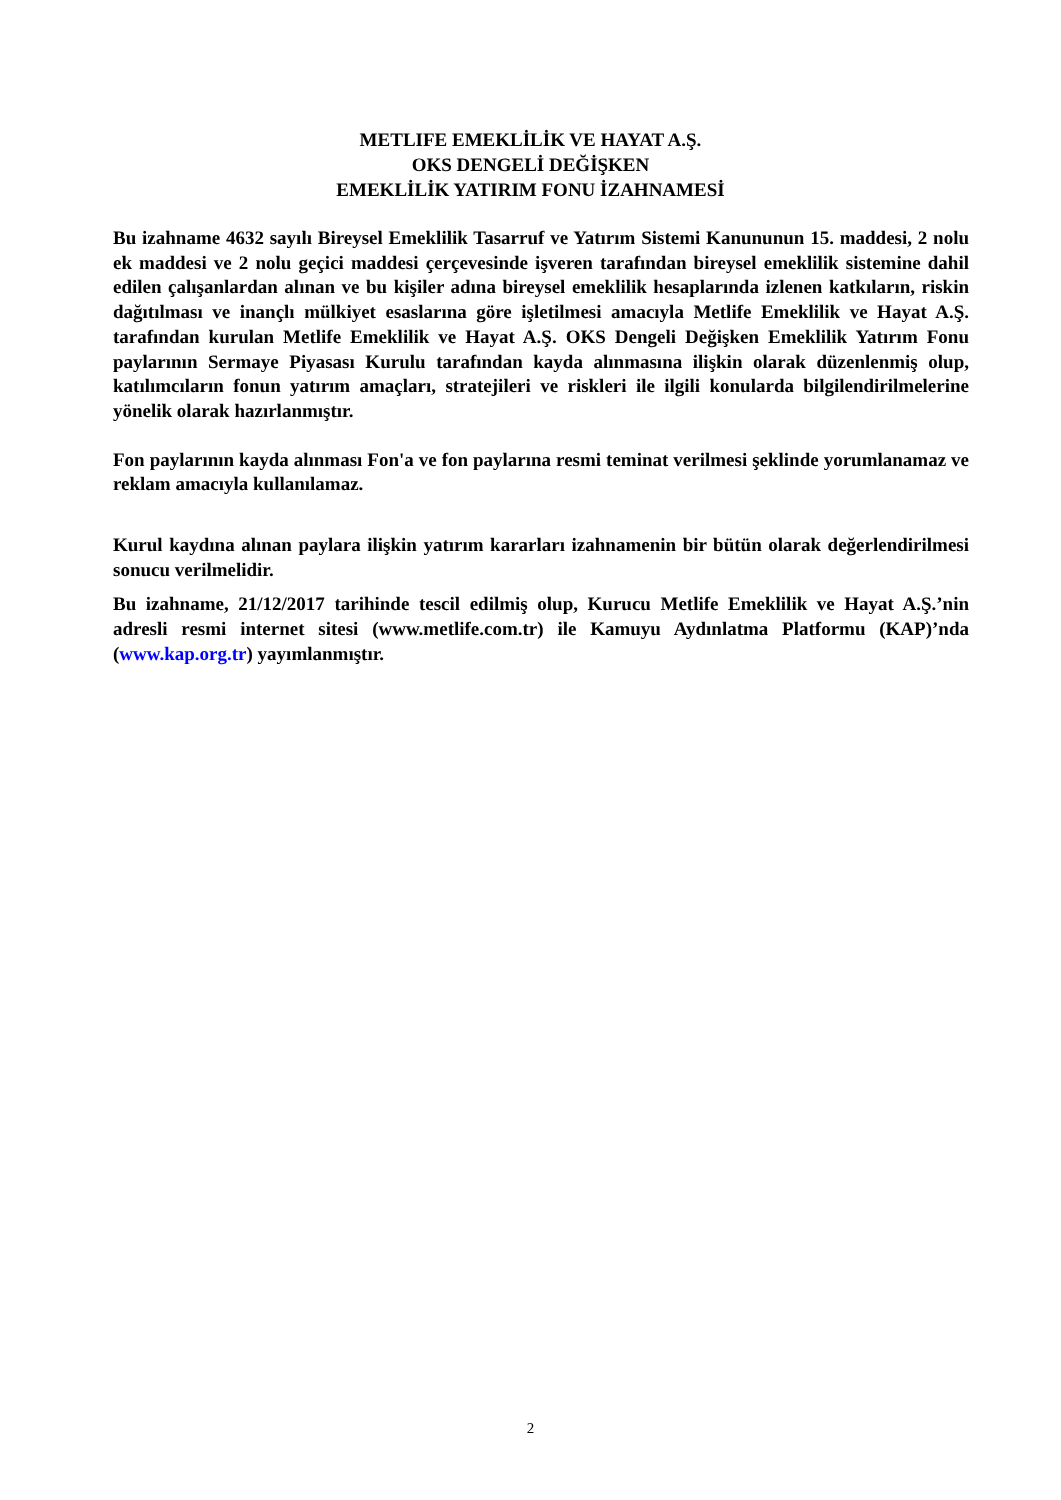METLIFE EMEKLİLİK VE HAYAT A.Ş.
OKS DENGELİ DEĞİŞKEN
EMEKLİLİK YATIRIM FONU İZAHNAMESİ
Bu izahname 4632 sayılı Bireysel Emeklilik Tasarruf ve Yatırım Sistemi Kanununun 15. maddesi, 2 nolu ek maddesi ve 2 nolu geçici maddesi çerçevesinde işveren tarafından bireysel emeklilik sistemine dahil edilen çalışanlardan alınan ve bu kişiler adına bireysel emeklilik hesaplarında izlenen katkıların, riskin dağıtılması ve inançlı mülkiyet esaslarına göre işletilmesi amacıyla Metlife Emeklilik ve Hayat A.Ş. tarafından kurulan Metlife Emeklilik ve Hayat A.Ş. OKS Dengeli Değişken Emeklilik Yatırım Fonu paylarının Sermaye Piyasası Kurulu tarafından kayda alınmasına ilişkin olarak düzenlenmiş olup, katılımcıların fonun yatırım amaçları, stratejileri ve riskleri ile ilgili konularda bilgilendirilmelerine yönelik olarak hazırlanmıştır.
Fon paylarının kayda alınması Fon'a ve fon paylarına resmi teminat verilmesi şeklinde yorumlanamaz ve reklam amacıyla kullanılamaz.
Kurul kaydına alınan paylara ilişkin yatırım kararları izahnamenin bir bütün olarak değerlendirilmesi sonucu verilmelidir.
Bu izahname, 21/12/2017 tarihinde tescil edilmiş olup, Kurucu Metlife Emeklilik ve Hayat A.Ş.’nin adresli resmi internet sitesi (www.metlife.com.tr) ile Kamuyu Aydınlatma Platformu (KAP)’nda (www.kap.org.tr) yayımlanmıştır.
2